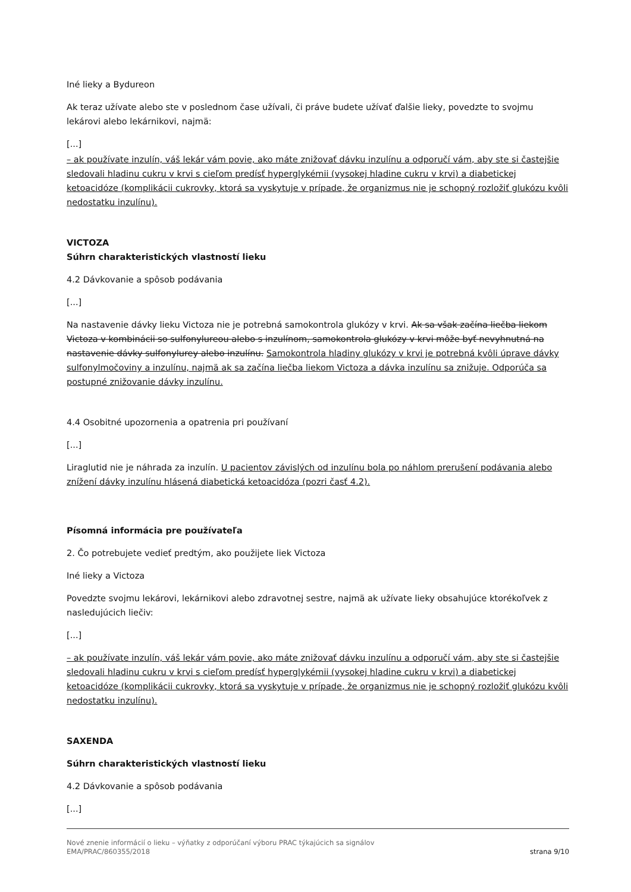Iné lieky a Bydureon
Ak teraz užívate alebo ste v poslednom čase užívali, či práve budete užívať ďalšie lieky, povedzte to svojmu lekárovi alebo lekárnikovi, najmä:
[...]
– ak používate inzulín, váš lekár vám povie, ako máte znižovať dávku inzulínu a odporučí vám, aby ste si častejšie sledovali hladinu cukru v krvi s cieľom predísť hyperglykémii (vysokej hladine cukru v krvi) a diabetickej ketoacidóze (komplikácii cukrovky, ktorá sa vyskytuje v prípade, že organizmus nie je schopný rozložiť glukózu kvôli nedostatku inzulínu).
VICTOZA
Súhrn charakteristických vlastností lieku
4.2 Dávkovanie a spôsob podávania
[...]
Na nastavenie dávky lieku Victoza nie je potrebná samokontrola glukózy v krvi. Ak sa však začína liečba liekom Victoza v kombinácii so sulfonylureou alebo s inzulínom, samokontrola glukózy v krvi môže byť nevyhnutná na nastavenie dávky sulfonylurey alebo inzulínu. Samokontrola hladiny glukózy v krvi je potrebná kvôli úprave dávky sulfonylmočoviny a inzulínu, najmä ak sa začína liečba liekom Victoza a dávka inzulínu sa znižuje. Odporúča sa postupné znižovanie dávky inzulínu.
4.4 Osobitné upozornenia a opatrenia pri používaní
[...]
Liraglutid nie je náhrada za inzulín. U pacientov závislých od inzulínu bola po náhlom prerušení podávania alebo znížení dávky inzulínu hlásená diabetická ketoacidóza (pozri časť 4.2).
Písomná informácia pre používateľa
2. Čo potrebujete vedieť predtým, ako použijete liek Victoza
Iné lieky a Victoza
Povedzte svojmu lekárovi, lekárnikovi alebo zdravotnej sestre, najmä ak užívate lieky obsahujúce ktorékoľvek z nasledujúcich liečiv:
[...]
– ak používate inzulín, váš lekár vám povie, ako máte znižovať dávku inzulínu a odporučí vám, aby ste si častejšie sledovali hladinu cukru v krvi s cieľom predísť hyperglykémii (vysokej hladine cukru v krvi) a diabetickej ketoacidóze (komplikácii cukrovky, ktorá sa vyskytuje v prípade, že organizmus nie je schopný rozložiť glukózu kvôli nedostatku inzulínu).
SAXENDA
Súhrn charakteristických vlastností lieku
4.2 Dávkovanie a spôsob podávania
[...]
Nové znenie informácií o lieku – výňatky z odporúčaní výboru PRAC týkajúcich sa signálov
EMA/PRAC/860355/2018 strana 9/10